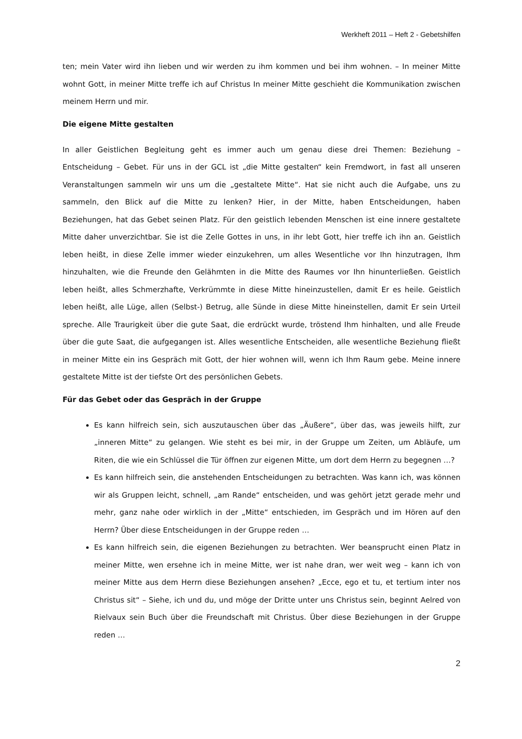Werkheft 2011 – Heft 2 - Gebetshilfen
ten; mein Vater wird ihn lieben und wir werden zu ihm kommen und bei ihm wohnen. – In meiner Mitte wohnt Gott, in meiner Mitte treffe ich auf Christus In meiner Mitte geschieht die Kommunikation zwischen meinem Herrn und mir.
Die eigene Mitte gestalten
In aller Geistlichen Begleitung geht es immer auch um genau diese drei Themen: Beziehung – Entscheidung – Gebet. Für uns in der GCL ist „die Mitte gestalten“ kein Fremdwort, in fast all unseren Veranstaltungen sammeln wir uns um die „gestaltete Mitte“. Hat sie nicht auch die Aufgabe, uns zu sammeln, den Blick auf die Mitte zu lenken? Hier, in der Mitte, haben Entscheidungen, haben Beziehungen, hat das Gebet seinen Platz. Für den geistlich lebenden Menschen ist eine innere gestaltete Mitte daher unverzichtbar. Sie ist die Zelle Gottes in uns, in ihr lebt Gott, hier treffe ich ihn an. Geistlich leben heißt, in diese Zelle immer wieder einzukehren, um alles Wesentliche vor Ihn hinzutragen, Ihm hinzuhalten, wie die Freunde den Gelähmten in die Mitte des Raumes vor Ihn hinunterließen. Geistlich leben heißt, alles Schmerzhafte, Verkrümmte in diese Mitte hineinzustellen, damit Er es heile. Geistlich leben heißt, alle Lüge, allen (Selbst-) Betrug, alle Sünde in diese Mitte hineinstellen, damit Er sein Urteil spreche. Alle Traurigkeit über die gute Saat, die erdrückt wurde, tröstend Ihm hinhalten, und alle Freude über die gute Saat, die aufgegangen ist. Alles wesentliche Entscheiden, alle wesentliche Beziehung fließt in meiner Mitte ein ins Gespräch mit Gott, der hier wohnen will, wenn ich Ihm Raum gebe. Meine innere gestaltete Mitte ist der tiefste Ort des persönlichen Gebets.
Für das Gebet oder das Gespräch in der Gruppe
Es kann hilfreich sein, sich auszutauschen über das „Äußere“, über das, was jeweils hilft, zur „inneren Mitte“ zu gelangen. Wie steht es bei mir, in der Gruppe um Zeiten, um Abläufe, um Riten, die wie ein Schlüssel die Tür öffnen zur eigenen Mitte, um dort dem Herrn zu begegnen …?
Es kann hilfreich sein, die anstehenden Entscheidungen zu betrachten. Was kann ich, was können wir als Gruppen leicht, schnell, „am Rande“ entscheiden, und was gehört jetzt gerade mehr und mehr, ganz nahe oder wirklich in der „Mitte“ entschieden, im Gespräch und im Hören auf den Herrn? Über diese Entscheidungen in der Gruppe reden …
Es kann hilfreich sein, die eigenen Beziehungen zu betrachten. Wer beansprucht einen Platz in meiner Mitte, wen ersehne ich in meine Mitte, wer ist nahe dran, wer weit weg – kann ich von meiner Mitte aus dem Herrn diese Beziehungen ansehen? „Ecce, ego et tu, et tertium inter nos Christus sit“ – Siehe, ich und du, und möge der Dritte unter uns Christus sein, beginnt Aelred von Rielvaux sein Buch über die Freundschaft mit Christus. Über diese Beziehungen in der Gruppe reden …
2